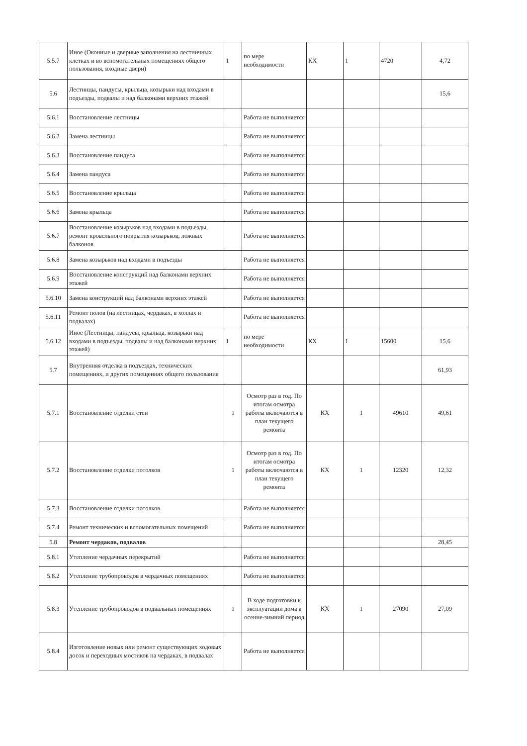| 5.5.7 | Иное (Оконные и дверные заполнения на лестничных клетках и во вспомогательных помещениях общего пользования, входные двери) | 1 | по мере необходимости | КХ | 1 | 4720 | 4,72 |
| 5.6 | Лестницы, пандусы, крыльца, козырьки над входами в подъезды, подвалы и над балконами верхних этажей | | | | | | 15,6 |
| 5.6.1 | Восстановление лестницы | | Работа не выполняется | | | | |
| 5.6.2 | Замена лестницы | | Работа не выполняется | | | | |
| 5.6.3 | Восстановление пандуса | | Работа не выполняется | | | | |
| 5.6.4 | Замена пандуса | | Работа не выполняется | | | | |
| 5.6.5 | Восстановление крыльца | | Работа не выполняется | | | | |
| 5.6.6 | Замена крыльца | | Работа не выполняется | | | | |
| 5.6.7 | Восстановление козырьков над входами в подъезды, ремонт кровельного покрытия козырьков, ложных балконов | | Работа не выполняется | | | | |
| 5.6.8 | Замена козырьков над входами в подъезды | | Работа не выполняется | | | | |
| 5.6.9 | Восстановление конструкций над балконами верхних этажей | | Работа не выполняется | | | | |
| 5.6.10 | Замена конструкций над балконами верхних этажей | | Работа не выполняется | | | | |
| 5.6.11 | Ремонт полов (на лестницах, чердаках, в холлах и подвалах) | | Работа не выполняется | | | | |
| 5.6.12 | Иное (Лестницы, пандусы, крыльца, козырьки над входами в подъезды, подвалы и над балконами верхних этажей) | 1 | по мере необходимости | КХ | 1 | 15600 | 15,6 |
| 5.7 | Внутренняя отделка в подъездах, технических помещениях, и других помещениях общего пользования | | | | | | 61,93 |
| 5.7.1 | Восстановление отделки стен | 1 | Осмотр раз в год. По итогам осмотра работы включаются в план текущего ремонта | КХ | 1 | 49610 | 49,61 |
| 5.7.2 | Восстановление отделки потолков | 1 | Осмотр раз в год. По итогам осмотра работы включаются в план текущего ремонта | КХ | 1 | 12320 | 12,32 |
| 5.7.3 | Восстановление отделки потолков | | Работа не выполняется | | | | |
| 5.7.4 | Ремонт технических и вспомогательных помещений | | Работа не выполняется | | | | |
| 5.8 | Ремонт чердаков, подвалов | | | | | | 28,45 |
| 5.8.1 | Утепление чердачных перекрытий | | Работа не выполняется | | | | |
| 5.8.2 | Утепление трубопроводов в чердачных помещениях | | Работа не выполняется | | | | |
| 5.8.3 | Утепление трубопроводов в подвальных помещениях | 1 | В ходе подготовки к эксплуатации дома в осенне-зимний период | КХ | 1 | 27090 | 27,09 |
| 5.8.4 | Изготовление новых или ремонт существующих ходовых досок и переходных мостиков на чердаках, в подвалах | | Работа не выполняется | | | | |